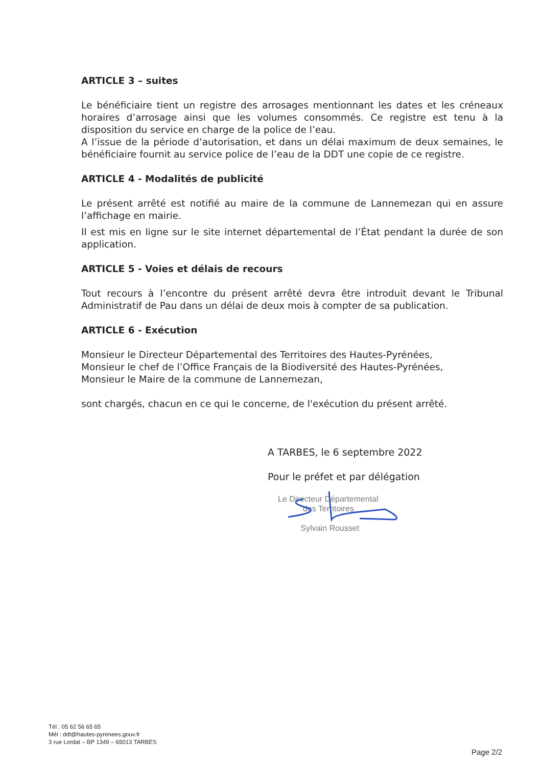ARTICLE 3 – suites
Le bénéficiaire tient un registre des arrosages mentionnant les dates et les créneaux horaires d’arrosage ainsi que les volumes consommés. Ce registre est tenu à la disposition du service en charge de la police de l’eau.
A l’issue de la période d’autorisation, et dans un délai maximum de deux semaines, le bénéficiaire fournit au service police de l’eau de la DDT une copie de ce registre.
ARTICLE 4 - Modalités de publicité
Le présent arrêté est notifié au maire de la commune de Lannemezan qui en assure l’affichage en mairie.
Il est mis en ligne sur le site internet départemental de l’État pendant la durée de son application.
ARTICLE 5 - Voies et délais de recours
Tout recours à l’encontre du présent arrêté devra être introduit devant le Tribunal Administratif de Pau dans un délai de deux mois à compter de sa publication.
ARTICLE 6 - Exécution
Monsieur le Directeur Départemental des Territoires des Hautes-Pyrénées,
Monsieur le chef de l’Office Français de la Biodiversité des Hautes-Pyrénées,
Monsieur le Maire de la commune de Lannemezan,
sont chargés, chacun en ce qui le concerne, de l'exécution du présent arrêté.
A TARBES, le 6 septembre 2022
Pour le préfet et par délégation
Le Directeur Départemental
des Territoires
Sylvain Rousset
Tél : 05 62 56 65 65
Mél : ddt@hautes-pyrenees.gouv.fr
3 rue Lordat – BP 1349 – 65013 TARBES
Page 2/2